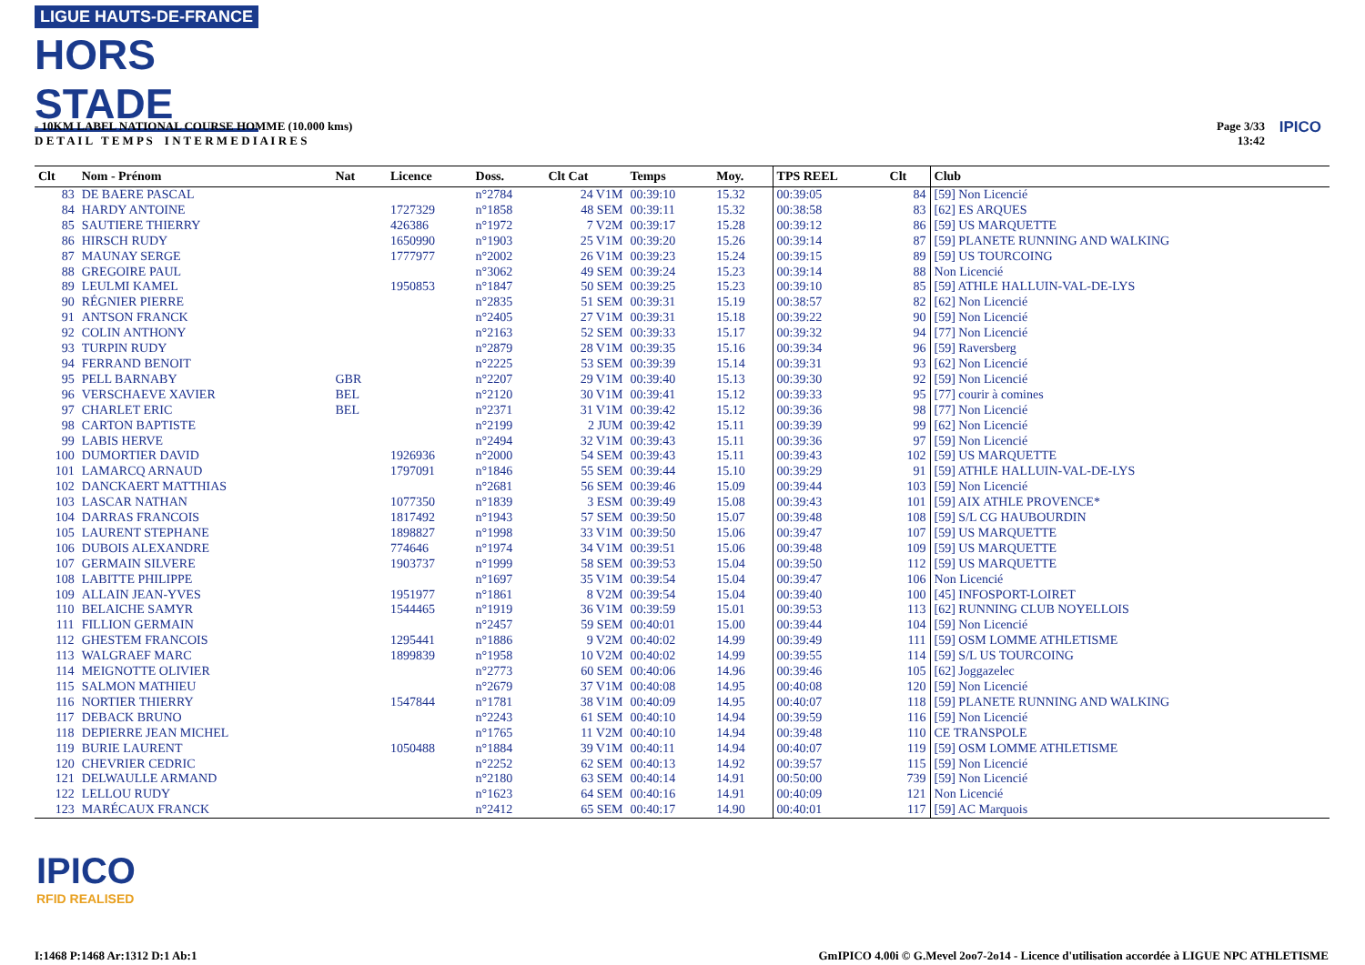LIGUE HAUTS-DE-FRANCE
HORS STADE
- 10KM LABEL NATIONAL COURSE HOMME (10.000 kms)
D E T A I L T E M P S I N T E R M E D I A I R E S
Page 3/33
13:42
IPICO
| Clt | Nom - Prénom | Nat | Licence | Doss. | Clt Cat | Temps | Moy. | TPS REEL | Clt | Club |
| --- | --- | --- | --- | --- | --- | --- | --- | --- | --- | --- |
| 83 | DE BAERE PASCAL | | | n°2784 | 24 V1M | 00:39:10 | 15.32 | 00:39:05 | 84 | [59] Non Licencié |
| 84 | HARDY ANTOINE | | 1727329 | n°1858 | 48 SEM | 00:39:11 | 15.32 | 00:38:58 | 83 | [62] ES ARQUES |
| 85 | SAUTIERE THIERRY | | 426386 | n°1972 | 7 V2M | 00:39:17 | 15.28 | 00:39:12 | 86 | [59] US MARQUETTE |
| 86 | HIRSCH RUDY | | 1650990 | n°1903 | 25 V1M | 00:39:20 | 15.26 | 00:39:14 | 87 | [59] PLANETE RUNNING AND WALKING |
| 87 | MAUNAY SERGE | | 1777977 | n°2002 | 26 V1M | 00:39:23 | 15.24 | 00:39:15 | 89 | [59] US TOURCOING |
| 88 | GREGOIRE PAUL | | | n°3062 | 49 SEM | 00:39:24 | 15.23 | 00:39:14 | 88 | Non Licencié |
| 89 | LEULMI KAMEL | | 1950853 | n°1847 | 50 SEM | 00:39:25 | 15.23 | 00:39:10 | 85 | [59] ATHLE HALLUIN-VAL-DE-LYS |
| 90 | RÉGNIER PIERRE | | | n°2835 | 51 SEM | 00:39:31 | 15.19 | 00:38:57 | 82 | [62] Non Licencié |
| 91 | ANTSON FRANCK | | | n°2405 | 27 V1M | 00:39:31 | 15.18 | 00:39:22 | 90 | [59] Non Licencié |
| 92 | COLIN ANTHONY | | | n°2163 | 52 SEM | 00:39:33 | 15.17 | 00:39:32 | 94 | [77] Non Licencié |
| 93 | TURPIN RUDY | | | n°2879 | 28 V1M | 00:39:35 | 15.16 | 00:39:34 | 96 | [59] Raversberg |
| 94 | FERRAND BENOIT | | | n°2225 | 53 SEM | 00:39:39 | 15.14 | 00:39:31 | 93 | [62] Non Licencié |
| 95 | PELL BARNABY | GBR | | n°2207 | 29 V1M | 00:39:40 | 15.13 | 00:39:30 | 92 | [59] Non Licencié |
| 96 | VERSCHAEVE XAVIER | BEL | | n°2120 | 30 V1M | 00:39:41 | 15.12 | 00:39:33 | 95 | [77] courir à comines |
| 97 | CHARLET ERIC | BEL | | n°2371 | 31 V1M | 00:39:42 | 15.12 | 00:39:36 | 98 | [77] Non Licencié |
| 98 | CARTON BAPTISTE | | | n°2199 | 2 JUM | 00:39:42 | 15.11 | 00:39:39 | 99 | [62] Non Licencié |
| 99 | LABIS HERVE | | | n°2494 | 32 V1M | 00:39:43 | 15.11 | 00:39:36 | 97 | [59] Non Licencié |
| 100 | DUMORTIER DAVID | | 1926936 | n°2000 | 54 SEM | 00:39:43 | 15.11 | 00:39:43 | 102 | [59] US MARQUETTE |
| 101 | LAMARCQ ARNAUD | | 1797091 | n°1846 | 55 SEM | 00:39:44 | 15.10 | 00:39:29 | 91 | [59] ATHLE HALLUIN-VAL-DE-LYS |
| 102 | DANCKAERT MATTHIAS | | | n°2681 | 56 SEM | 00:39:46 | 15.09 | 00:39:44 | 103 | [59] Non Licencié |
| 103 | LASCAR NATHAN | | 1077350 | n°1839 | 3 ESM | 00:39:49 | 15.08 | 00:39:43 | 101 | [59] AIX ATHLE PROVENCE* |
| 104 | DARRAS FRANCOIS | | 1817492 | n°1943 | 57 SEM | 00:39:50 | 15.07 | 00:39:48 | 108 | [59] S/L CG HAUBOURDIN |
| 105 | LAURENT STEPHANE | | 1898827 | n°1998 | 33 V1M | 00:39:50 | 15.06 | 00:39:47 | 107 | [59] US MARQUETTE |
| 106 | DUBOIS ALEXANDRE | | 774646 | n°1974 | 34 V1M | 00:39:51 | 15.06 | 00:39:48 | 109 | [59] US MARQUETTE |
| 107 | GERMAIN SILVERE | | 1903737 | n°1999 | 58 SEM | 00:39:53 | 15.04 | 00:39:50 | 112 | [59] US MARQUETTE |
| 108 | LABITTE PHILIPPE | | | n°1697 | 35 V1M | 00:39:54 | 15.04 | 00:39:47 | 106 | Non Licencié |
| 109 | ALLAIN JEAN-YVES | | 1951977 | n°1861 | 8 V2M | 00:39:54 | 15.04 | 00:39:40 | 100 | [45] INFOSPORT-LOIRET |
| 110 | BELAICHE SAMYR | | 1544465 | n°1919 | 36 V1M | 00:39:59 | 15.01 | 00:39:53 | 113 | [62] RUNNING CLUB NOYELLOIS |
| 111 | FILLION GERMAIN | | | n°2457 | 59 SEM | 00:40:01 | 15.00 | 00:39:44 | 104 | [59] Non Licencié |
| 112 | GHESTEM FRANCOIS | | 1295441 | n°1886 | 9 V2M | 00:40:02 | 14.99 | 00:39:49 | 111 | [59] OSM LOMME ATHLETISME |
| 113 | WALGRAEF MARC | | 1899839 | n°1958 | 10 V2M | 00:40:02 | 14.99 | 00:39:55 | 114 | [59] S/L US TOURCOING |
| 114 | MEIGNOTTE OLIVIER | | | n°2773 | 60 SEM | 00:40:06 | 14.96 | 00:39:46 | 105 | [62] Joggazelec |
| 115 | SALMON MATHIEU | | | n°2679 | 37 V1M | 00:40:08 | 14.95 | 00:40:08 | 120 | [59] Non Licencié |
| 116 | NORTIER THIERRY | | 1547844 | n°1781 | 38 V1M | 00:40:09 | 14.95 | 00:40:07 | 118 | [59] PLANETE RUNNING AND WALKING |
| 117 | DEBACK BRUNO | | | n°2243 | 61 SEM | 00:40:10 | 14.94 | 00:39:59 | 116 | [59] Non Licencié |
| 118 | DEPIERRE JEAN MICHEL | | | n°1765 | 11 V2M | 00:40:10 | 14.94 | 00:39:48 | 110 | CE TRANSPOLE |
| 119 | BURIE LAURENT | | 1050488 | n°1884 | 39 V1M | 00:40:11 | 14.94 | 00:40:07 | 119 | [59] OSM LOMME ATHLETISME |
| 120 | CHEVRIER CEDRIC | | | n°2252 | 62 SEM | 00:40:13 | 14.92 | 00:39:57 | 115 | [59] Non Licencié |
| 121 | DELWAULLE ARMAND | | | n°2180 | 63 SEM | 00:40:14 | 14.91 | 00:50:00 | 739 | [59] Non Licencié |
| 122 | LELLOU RUDY | | | n°1623 | 64 SEM | 00:40:16 | 14.91 | 00:40:09 | 121 | Non Licencié |
| 123 | MARÉCAUX FRANCK | | | n°2412 | 65 SEM | 00:40:17 | 14.90 | 00:40:01 | 117 | [59] AC Marquois |
IPICO
RFID REALISED
I:1468 P:1468 Ar:1312 D:1 Ab:1
GmIPICO 4.00i © G.Mevel 2oo7-2o14 - Licence d'utilisation accordée à LIGUE NPC ATHLETISME